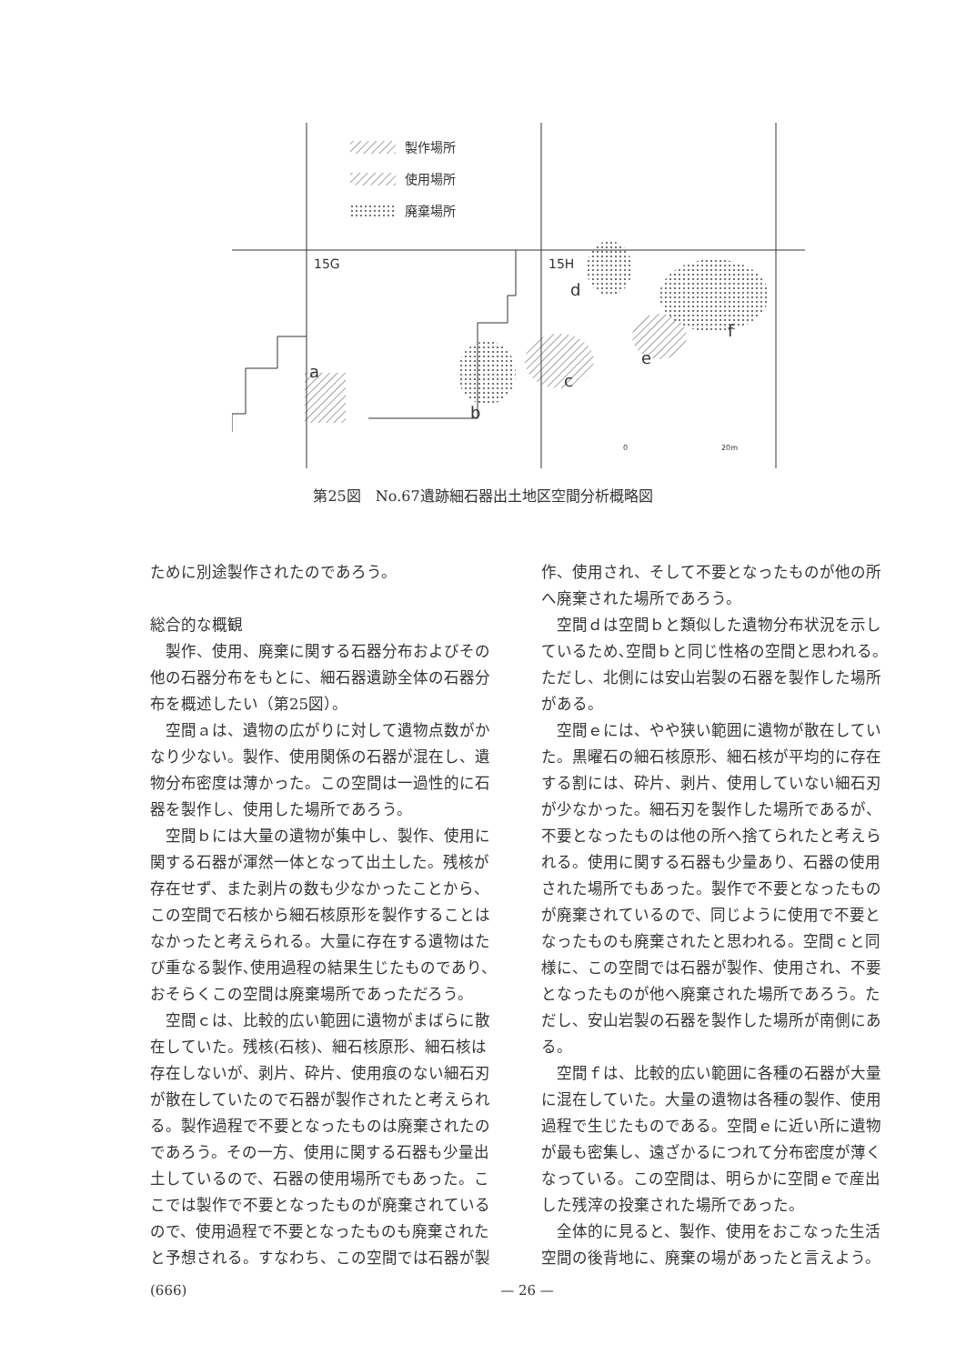製作場所
使用場所
廃棄場所
15G
15H
a
b
c
d
e
f
0
20m
第25図　No.67遺跡細石器出土地区空間分析概略図
ために別途製作されたのであろう。
総合的な概観
製作、使用、廃棄に関する石器分布およびその他の石器分布をもとに、細石器遺跡全体の石器分布を概述したい（第25図）。
空間ａは、遺物の広がりに対して遺物点数がかなり少ない。製作、使用関係の石器が混在し、遺物分布密度は薄かった。この空間は一過性的に石器を製作し、使用した場所であろう。
空間ｂには大量の遺物が集中し、製作、使用に関する石器が渾然一体となって出土した。残核が存在せず、また剥片の数も少なかったことから、この空間で石核から細石核原形を製作することはなかったと考えられる。大量に存在する遺物はたび重なる製作､使用過程の結果生じたものであり、おそらくこの空間は廃棄場所であっただろう。
空間ｃは、比較的広い範囲に遺物がまばらに散在していた。残核(石核)、細石核原形、細石核は存在しないが、剥片、砕片、使用痕のない細石刃が散在していたので石器が製作されたと考えられる。製作過程で不要となったものは廃棄されたのであろう。その一方、使用に関する石器も少量出土しているので、石器の使用場所でもあった。ここでは製作で不要となったものが廃棄されているので、使用過程で不要となったものも廃棄されたと予想される。すなわち、この空間では石器が製
作、使用され、そして不要となったものが他の所へ廃棄された場所であろう。
空間ｄは空間ｂと類似した遺物分布状況を示しているため､空間ｂと同じ性格の空間と思われる。ただし、北側には安山岩製の石器を製作した場所がある。
空間ｅには、やや狭い範囲に遺物が散在していた。黒曜石の細石核原形、細石核が平均的に存在する割には、砕片、剥片、使用していない細石刃が少なかった。細石刃を製作した場所であるが、不要となったものは他の所へ捨てられたと考えられる。使用に関する石器も少量あり、石器の使用された場所でもあった。製作で不要となったものが廃棄されているので、同じように使用で不要となったものも廃棄されたと思われる。空間ｃと同様に、この空間では石器が製作、使用され、不要となったものが他へ廃棄された場所であろう。ただし、安山岩製の石器を製作した場所が南側にある。
空間ｆは、比較的広い範囲に各種の石器が大量に混在していた。大量の遺物は各種の製作、使用過程で生じたものである。空間ｅに近い所に遺物が最も密集し、遠ざかるにつれて分布密度が薄くなっている。この空間は、明らかに空間ｅで産出した残滓の投棄された場所であった。
全体的に見ると、製作、使用をおこなった生活空間の後背地に、廃棄の場があったと言えよう。
(666) — 26 —